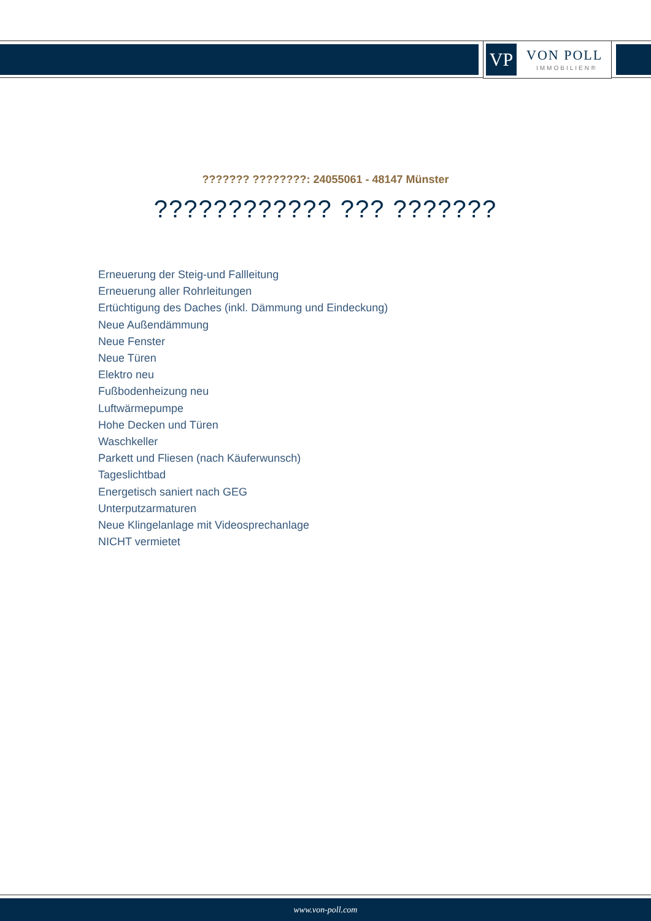VP VON POLL
IMMOBILIEN®
??????? ????????: 24055061 - 48147 Münster
???????????? ??? ???????
Erneuerung der Steig-und Fallleitung
Erneuerung aller Rohrleitungen
Ertüchtigung des Daches (inkl. Dämmung und Eindeckung)
Neue Außendämmung
Neue Fenster
Neue Türen
Elektro neu
Fußbodenheizung neu
Luftwärmepumpe
Hohe Decken und Türen
Waschkeller
Parkett und Fliesen (nach Käuferwunsch)
Tageslichtbad
Energetisch saniert nach GEG
Unterputzarmaturen
Neue Klingelanlage mit Videosprechanlage
NICHT vermietet
www.von-poll.com